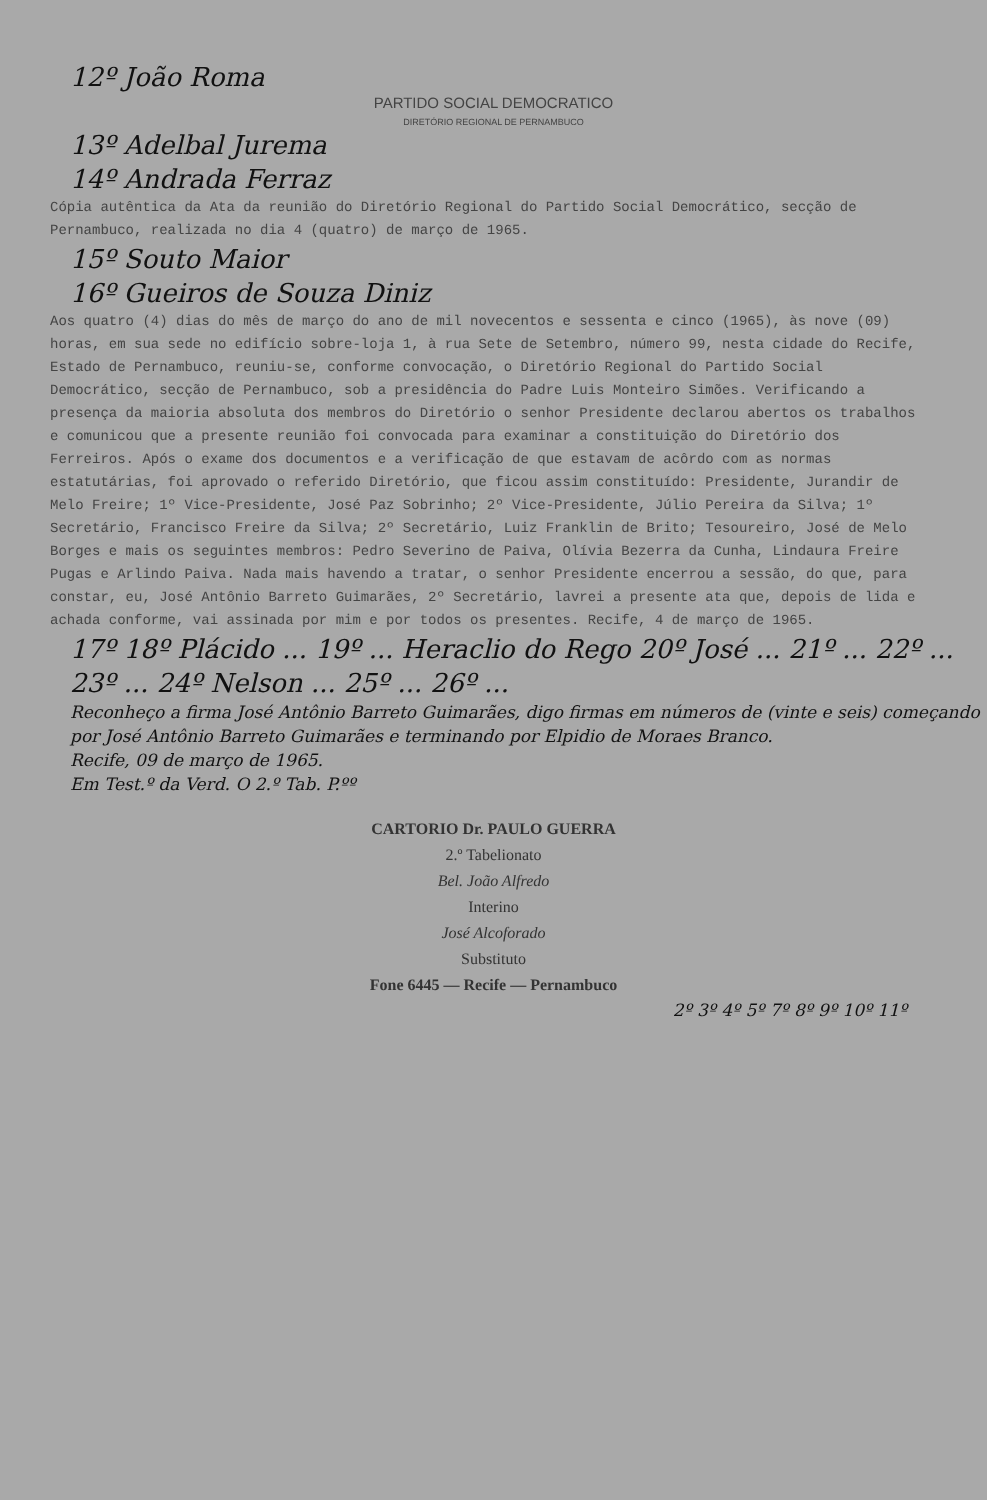12º João Roma
PARTIDO SOCIAL DEMOCRATICO
DIRETÓRIO REGIONAL DE PERNAMBUCO
13º Adelbal Jurema
14º Andrada Ferraz
Cópia autêntica da Ata da reunião do Diretório Regional do Partido Social Democrático, secção de Pernambuco, realizada no dia 4 (quatro) de março de 1965.
15º Souto Maior
16º Gueiros de Souza Diniz
Aos quatro (4) dias do mês de março do ano de mil novecentos e sessenta e cinco (1965), às nove (09) horas, em sua sede no edifício sobre-loja 1, à rua Sete de Setembro, número 99, nesta cidade do Recife, Estado de Pernambuco, reuniu-se, conforme convocação, o Diretório Regional do Partido Social Democrático, secção de Pernambuco, sob a presidência do Padre Luis Monteiro Simões. Verificando a presença da maioria absoluta dos membros do Diretório o senhor Presidente declarou abertos os trabalhos e comunicou que a presente reunião foi convocada para examinar a constituição do Diretório dos Ferreiros. Após o exame dos documentos e a verificação de que estavam de acôrdo com as normas estatutárias, foi aprovado o referido Diretório, que ficou assim constituído: Presidente, Jurandir de Melo Freire; 1º Vice-Presidente, José Paz Sobrinho; 2º Vice-Presidente, Júlio Pereira da Silva; 1º Secretário, Francisco Freire da Silva; 2º Secretário, Luiz Franklin de Brito; Tesoureiro, José de Melo Borges e mais os seguintes membros: Pedro Severino de Paiva, Olívia Bezerra da Cunha, Lindaura Freire Pugas e Arlindo Paiva. Nada mais havendo a tratar, o senhor Presidente encerrou a sessão, do que, para constar, eu, José Antônio Barreto Guimarães, 2º Secretário, lavrei a presente ata que, depois de lida e achada conforme, vai assinada por mim e por todos os presentes. Recife, 4 de março de 1965.
17º 18º Plácido ... 19º ... Heraclio do Rego 20º José ... 21º ... 22º ... 23º ... 24º Nelson ... 25º ... 26º ...
Reconheço a firma José Antônio Barreto Guimarães, digo firmas em números de (vinte e seis) começando por José Antônio Barreto Guimarães e terminando por Elpidio de Moraes Branco.
Recife, 09 de março de 1965.
Em Test.º da Verd. O 2.º Tab. P.ºº
CARTORIO Dr. PAULO GUERRA
2.º Tabelionato
Bel. João Alfredo
Interino
José Alcoforado
Substituto
Fone 6445 — Recife — Pernambuco
2º 3º 4º 5º 7º 8º 9º 10º 11º